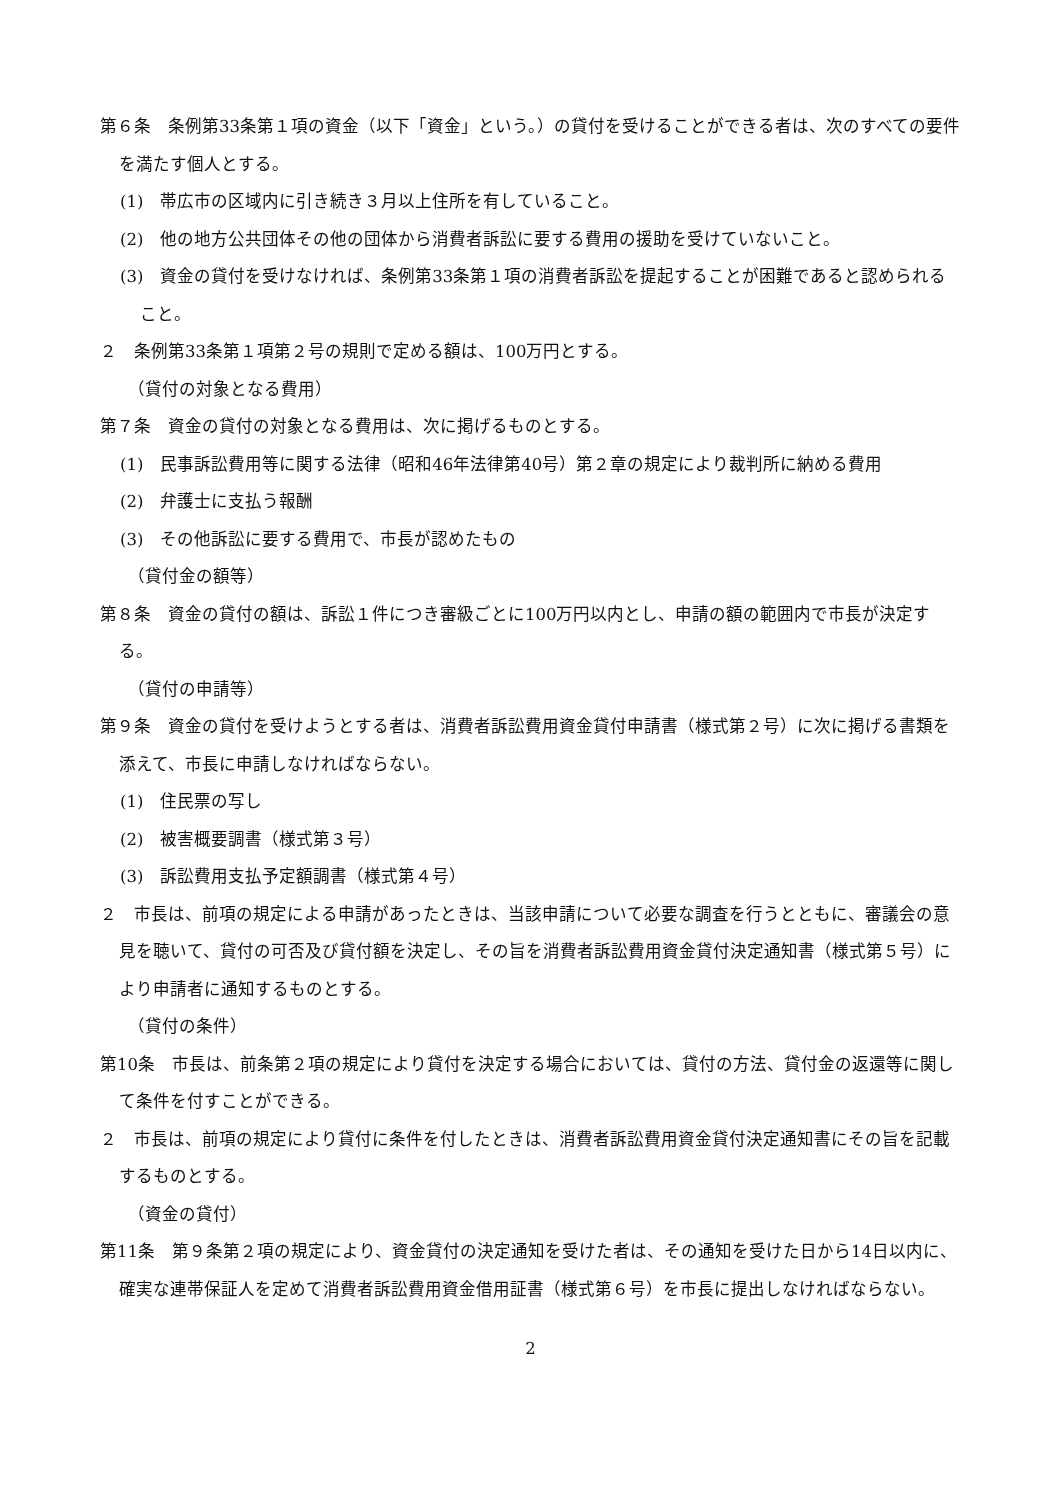第６条　条例第33条第１項の資金（以下「資金」という。）の貸付を受けることができる者は、次のすべての要件を満たす個人とする。
(1)　帯広市の区域内に引き続き３月以上住所を有していること。
(2)　他の地方公共団体その他の団体から消費者訴訟に要する費用の援助を受けていないこと。
(3)　資金の貸付を受けなければ、条例第33条第１項の消費者訴訟を提起することが困難であると認められること。
２　条例第33条第１項第２号の規則で定める額は、100万円とする。
（貸付の対象となる費用）
第７条　資金の貸付の対象となる費用は、次に掲げるものとする。
(1)　民事訴訟費用等に関する法律（昭和46年法律第40号）第２章の規定により裁判所に納める費用
(2)　弁護士に支払う報酬
(3)　その他訴訟に要する費用で、市長が認めたもの
（貸付金の額等）
第８条　資金の貸付の額は、訴訟１件につき審級ごとに100万円以内とし、申請の額の範囲内で市長が決定する。
（貸付の申請等）
第９条　資金の貸付を受けようとする者は、消費者訴訟費用資金貸付申請書（様式第２号）に次に掲げる書類を添えて、市長に申請しなければならない。
(1)　住民票の写し
(2)　被害概要調書（様式第３号）
(3)　訴訟費用支払予定額調書（様式第４号）
２　市長は、前項の規定による申請があったときは、当該申請について必要な調査を行うとともに、審議会の意見を聴いて、貸付の可否及び貸付額を決定し、その旨を消費者訴訟費用資金貸付決定通知書（様式第５号）により申請者に通知するものとする。
（貸付の条件）
第10条　市長は、前条第２項の規定により貸付を決定する場合においては、貸付の方法、貸付金の返還等に関して条件を付すことができる。
２　市長は、前項の規定により貸付に条件を付したときは、消費者訴訟費用資金貸付決定通知書にその旨を記載するものとする。
（資金の貸付）
第11条　第９条第２項の規定により、資金貸付の決定通知を受けた者は、その通知を受けた日から14日以内に、確実な連帯保証人を定めて消費者訴訟費用資金借用証書（様式第６号）を市長に提出しなければならない。
2